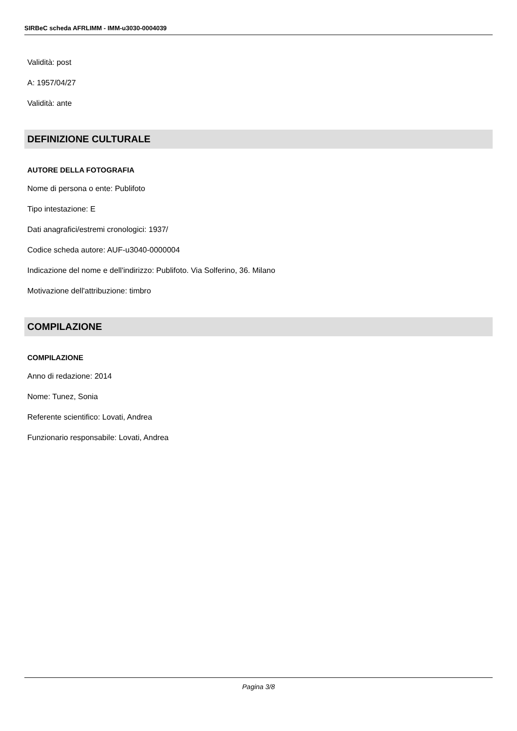SIRBeC scheda AFRLIMM - IMM-u3030-0004039
Validità: post
A: 1957/04/27
Validità: ante
DEFINIZIONE CULTURALE
AUTORE DELLA FOTOGRAFIA
Nome di persona o ente: Publifoto
Tipo intestazione: E
Dati anagrafici/estremi cronologici: 1937/
Codice scheda autore: AUF-u3040-0000004
Indicazione del nome e dell'indirizzo: Publifoto. Via Solferino, 36. Milano
Motivazione dell'attribuzione: timbro
COMPILAZIONE
COMPILAZIONE
Anno di redazione: 2014
Nome: Tunez, Sonia
Referente scientifico: Lovati, Andrea
Funzionario responsabile: Lovati, Andrea
Pagina 3/8